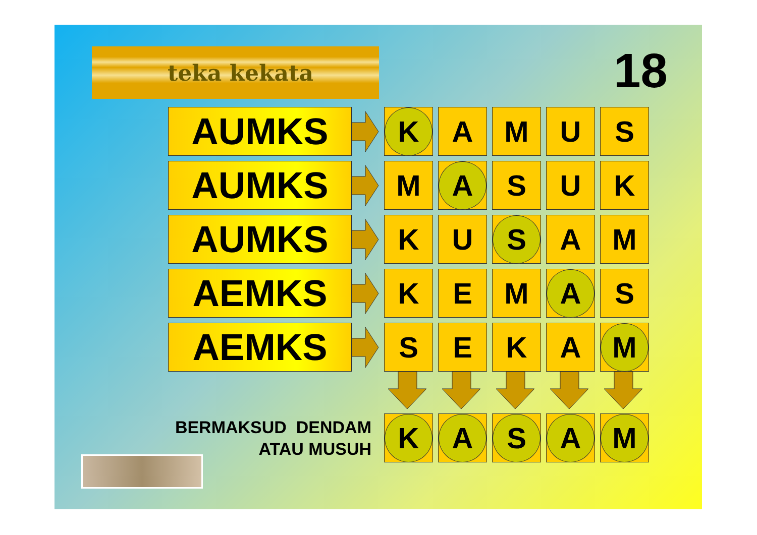teka kekata
18
AUMKS
K
A M U S
AUMKS
M
A
S U K
AUMKS
K U
S
A M
AEMKS
K E M
A
S
AEMKS
S E K A
M
BERMAKSUD DENDAM
ATAU MUSUH
K A S A M